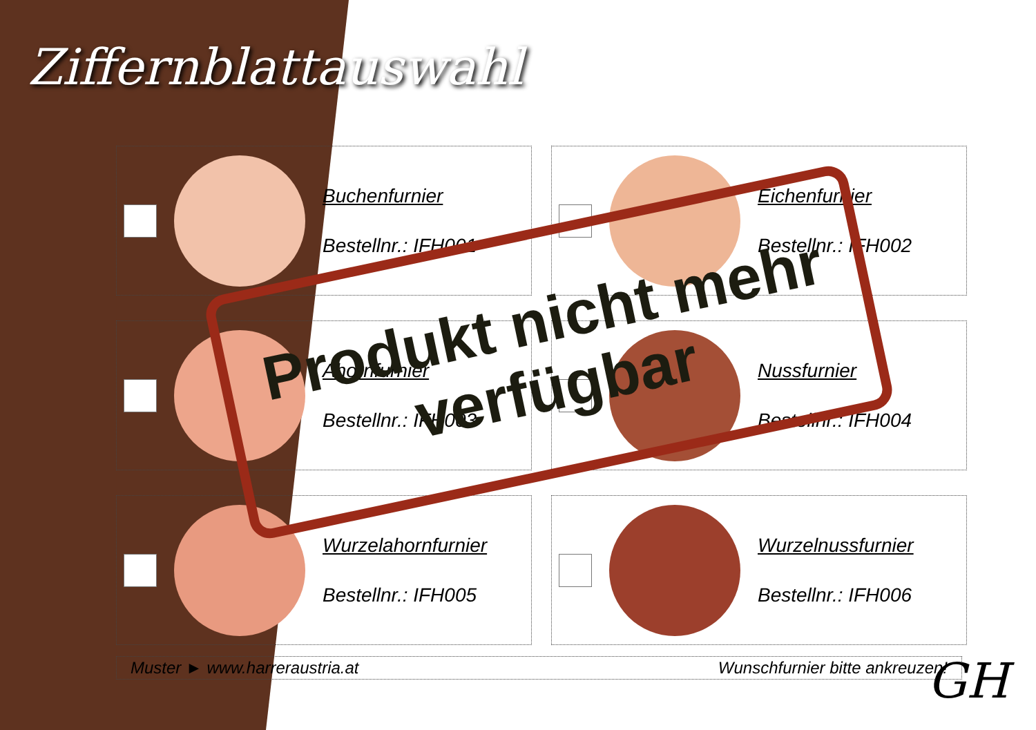Ziffernblattauswahl
| Buchenfurnier Bestellnr.: IFH001 | Eichenfurnier Bestellnr.: IFH002 |
| Ahornfurnier Bestellnr.: IFH003 | Nussfurnier Bestellnr.: IFH004 |
| Wurzelahornfurnier Bestellnr.: IFH005 | Wurzelnussfurnier Bestellnr.: IFH006 |
Muster ► www.harreraustria.at Wunschfurnier bitte ankreuzen!
Produkt nicht mehr
verfügbar
GH